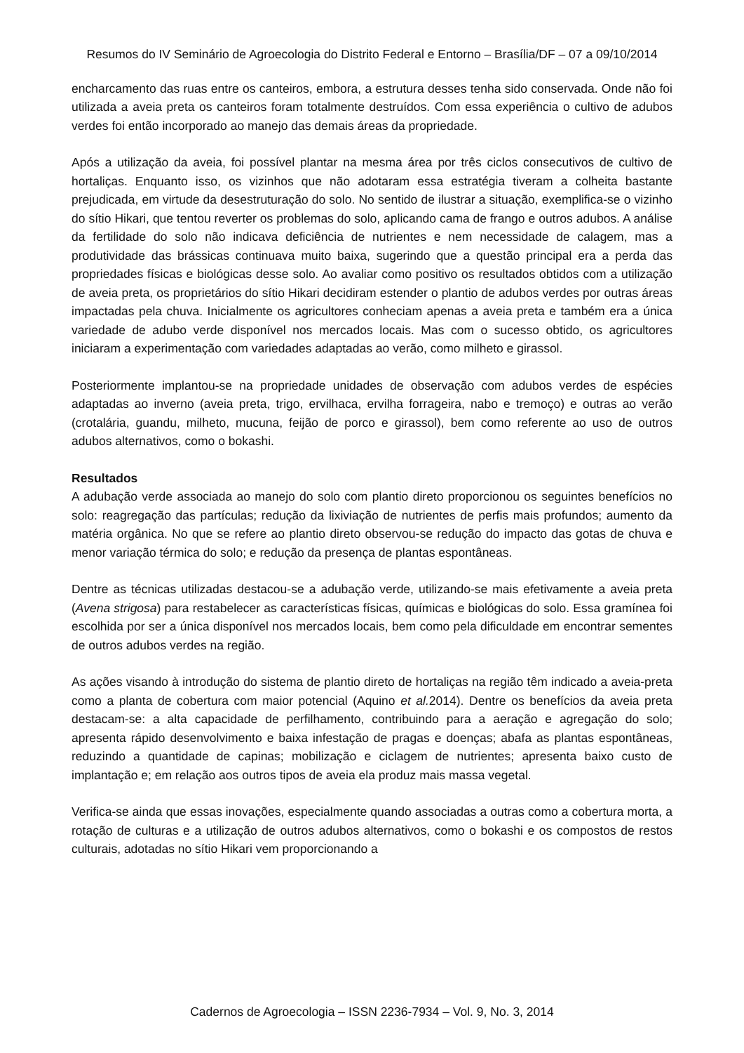Resumos do IV Seminário de Agroecologia do Distrito Federal e Entorno – Brasília/DF – 07 a 09/10/2014
encharcamento das ruas entre os canteiros, embora, a estrutura desses tenha sido conservada. Onde não foi utilizada a aveia preta os canteiros foram totalmente destruídos. Com essa experiência o cultivo de adubos verdes foi então incorporado ao manejo das demais áreas da propriedade.
Após a utilização da aveia, foi possível plantar na mesma área por três ciclos consecutivos de cultivo de hortaliças. Enquanto isso, os vizinhos que não adotaram essa estratégia tiveram a colheita bastante prejudicada, em virtude da desestruturação do solo. No sentido de ilustrar a situação, exemplifica-se o vizinho do sítio Hikari, que tentou reverter os problemas do solo, aplicando cama de frango e outros adubos. A análise da fertilidade do solo não indicava deficiência de nutrientes e nem necessidade de calagem, mas a produtividade das brássicas continuava muito baixa, sugerindo que a questão principal era a perda das propriedades físicas e biológicas desse solo. Ao avaliar como positivo os resultados obtidos com a utilização de aveia preta, os proprietários do sítio Hikari decidiram estender o plantio de adubos verdes por outras áreas impactadas pela chuva. Inicialmente os agricultores conheciam apenas a aveia preta e também era a única variedade de adubo verde disponível nos mercados locais. Mas com o sucesso obtido, os agricultores iniciaram a experimentação com variedades adaptadas ao verão, como milheto e girassol.
Posteriormente implantou-se na propriedade unidades de observação com adubos verdes de espécies adaptadas ao inverno (aveia preta, trigo, ervilhaca, ervilha forrageira, nabo e tremoço) e outras ao verão (crotalária, guandu, milheto, mucuna, feijão de porco e girassol), bem como referente ao uso de outros adubos alternativos, como o bokashi.
Resultados
A adubação verde associada ao manejo do solo com plantio direto proporcionou os seguintes benefícios no solo: reagregação das partículas; redução da lixiviação de nutrientes de perfis mais profundos; aumento da matéria orgânica. No que se refere ao plantio direto observou-se redução do impacto das gotas de chuva e menor variação térmica do solo; e redução da presença de plantas espontâneas.
Dentre as técnicas utilizadas destacou-se a adubação verde, utilizando-se mais efetivamente a aveia preta (Avena strigosa) para restabelecer as características físicas, químicas e biológicas do solo. Essa gramínea foi escolhida por ser a única disponível nos mercados locais, bem como pela dificuldade em encontrar sementes de outros adubos verdes na região.
As ações visando à introdução do sistema de plantio direto de hortaliças na região têm indicado a aveia-preta como a planta de cobertura com maior potencial (Aquino et al. 2014). Dentre os benefícios da aveia preta destacam-se: a alta capacidade de perfilhamento, contribuindo para a aeração e agregação do solo; apresenta rápido desenvolvimento e baixa infestação de pragas e doenças; abafa as plantas espontâneas, reduzindo a quantidade de capinas; mobilização e ciclagem de nutrientes; apresenta baixo custo de implantação e; em relação aos outros tipos de aveia ela produz mais massa vegetal.
Verifica-se ainda que essas inovações, especialmente quando associadas a outras como a cobertura morta, a rotação de culturas e a utilização de outros adubos alternativos, como o bokashi e os compostos de restos culturais, adotadas no sítio Hikari vem proporcionando a
Cadernos de Agroecologia – ISSN 2236-7934 – Vol. 9, No. 3, 2014